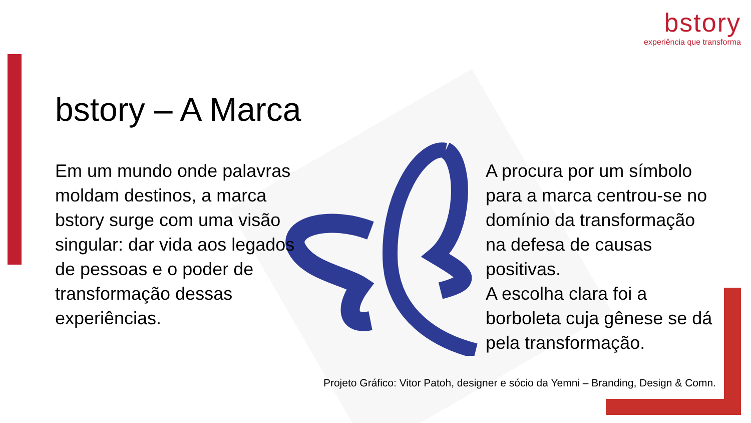bstory
experiência que transforma
bstory – A Marca
Em um mundo onde palavras moldam destinos, a marca bstory surge com uma visão singular: dar vida aos legados de pessoas e o poder de transformação dessas experiências.
A procura por um símbolo para a marca centrou-se no domínio da transformação na defesa de causas positivas.
A escolha clara foi a borboleta cuja gênese se dá pela transformação.
Projeto Gráfico: Vitor Patoh, designer e sócio da Yemni – Branding, Design & Comn.